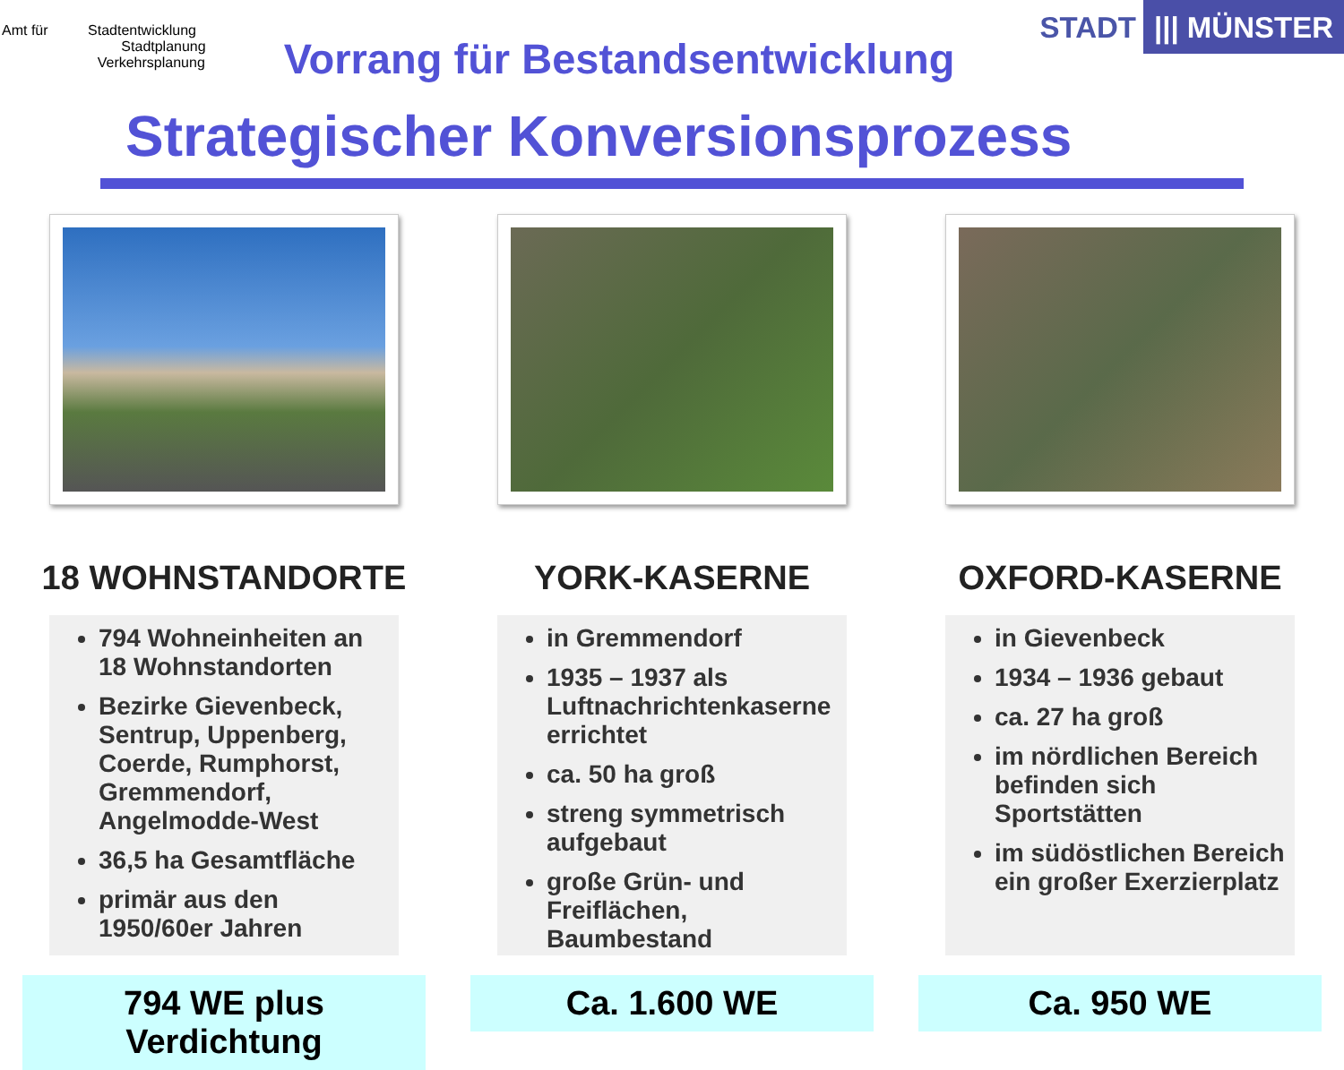Amt für Stadtentwicklung
Stadtplanung
Verkehrsplanung
Vorrang für Bestandsentwicklung
STADT ||| MÜNSTER
Strategischer Konversionsprozess
18 WOHNSTANDORTE
794 Wohneinheiten an 18 Wohnstandorten
Bezirke Gievenbeck, Sentrup, Uppenberg, Coerde, Rumphorst, Gremmendorf, Angelmodde-West
36,5 ha Gesamtfläche
primär aus den 1950/60er Jahren
794 WE plus Verdichtung
YORK-KASERNE
in Gremmendorf
1935 – 1937 als Luftnachrichtenkaserne errichtet
ca. 50 ha groß
streng symmetrisch aufgebaut
große Grün- und Freiflächen, Baumbestand
Ca. 1.600 WE
OXFORD-KASERNE
in Gievenbeck
1934 – 1936 gebaut
ca. 27 ha groß
im nördlichen Bereich befinden sich Sportstätten
im südöstlichen Bereich ein großer Exerzierplatz
Ca. 950 WE